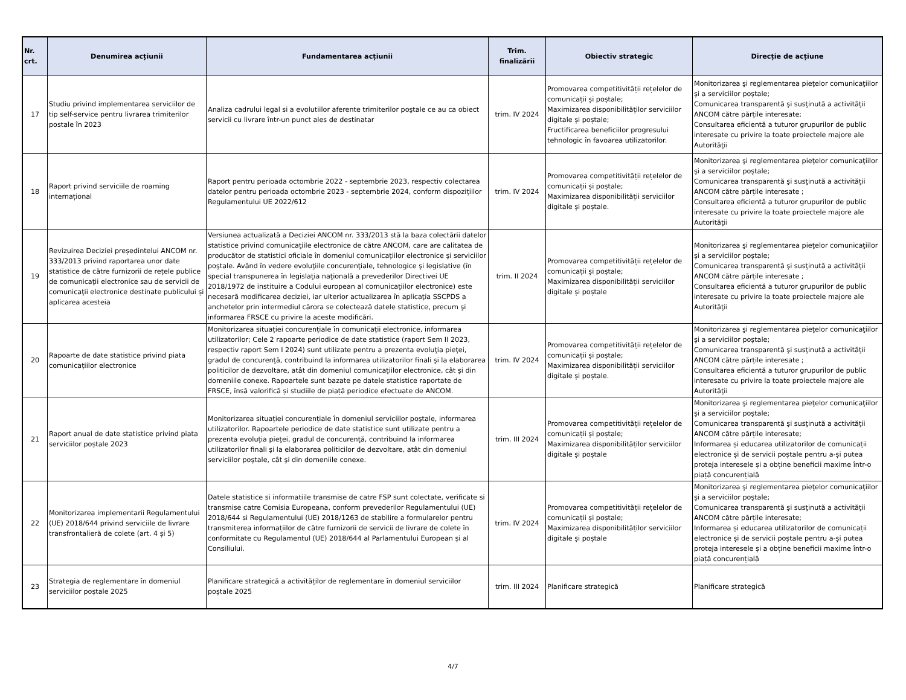| Nr. crt. | Denumirea acțiunii | Fundamentarea acțiunii | Trim. finalizării | Obiectiv strategic | Direcție de acțiune |
| --- | --- | --- | --- | --- | --- |
| 17 | Studiu privind implementarea serviciilor de tip self-service pentru livrarea trimiterilor postale în 2023 | Analiza cadrului legal si a evolutiilor aferente trimiterilor poştale ce au ca obiect servicii cu livrare într-un punct ales de destinatar | trim. IV 2024 | Promovarea competitivității rețelelor de comunicații și poștale; Maximizarea disponibilităților serviciilor digitale și poștale; Fructificarea beneficiilor progresului tehnologic în favoarea utilizatorilor. | Monitorizarea şi reglementarea pieţelor comunicaţiilor şi a serviciilor poştale; Comunicarea transparentă şi susţinută a activităţii ANCOM către părțile interesate; Consultarea eficientă a tuturor grupurilor de public interesate cu privire la toate proiectele majore ale Autorităţii |
| 18 | Raport privind serviciile de roaming internațional | Raport pentru perioada octombrie 2022 - septembrie 2023, respectiv colectarea datelor pentru perioada octombrie 2023 - septembrie 2024, conform dispozițiilor Regulamentului UE 2022/612 | trim. IV 2024 | Promovarea competitivității rețelelor de comunicații și poștale; Maximizarea disponibilității serviciilor digitale și poștale. | Monitorizarea şi reglementarea pieţelor comunicaţiilor şi a serviciilor poştale; Comunicarea transparentă şi susţinută a activităţii ANCOM către părțile interesate ; Consultarea eficientă a tuturor grupurilor de public interesate cu privire la toate proiectele majore ale Autorităţii |
| 19 | Revizuirea Deciziei președintelui ANCOM nr. 333/2013 privind raportarea unor date statistice de către furnizorii de rețele publice de comunicaţii electronice sau de servicii de comunicaţii electronice destinate publicului și aplicarea acesteia | Versiunea actualizată a Deciziei ANCOM nr. 333/2013 stă la baza colectării datelor statistice privind comunicaţiile electronice de către ANCOM, care are calitatea de producător de statistici oficiale în domeniul comunicaţiilor electronice şi serviciilor poştale. Având în vedere evoluţiile concurenţiale, tehnologice şi legislative (în special transpunerea în legislaţia naţională a prevederilor Directivei UE 2018/1972 de instituire a Codului european al comunicaţiilor electronice) este necesară modificarea deciziei, iar ulterior actualizarea în aplicaţia SSCPDS a anchetelor prin intermediul cărora se colectează datele statistice, precum şi informarea FRSCE cu privire la aceste modificări. | trim. II 2024 | Promovarea competitivității rețelelor de comunicații și poștale; Maximizarea disponibilității serviciilor digitale și poștale | Monitorizarea şi reglementarea pieţelor comunicaţiilor şi a serviciilor poştale; Comunicarea transparentă şi susţinută a activităţii ANCOM către părțile interesate ; Consultarea eficientă a tuturor grupurilor de public interesate cu privire la toate proiectele majore ale Autorităţii |
| 20 | Rapoarte de date statistice privind piata comunicațiilor electronice | Monitorizarea situației concurențiale în comunicații electronice, informarea utilizatorilor; Cele 2 rapoarte periodice de date statistice (raport Sem II 2023, respectiv raport Sem I 2024) sunt utilizate pentru a prezenta evoluţia pieţei, gradul de concurenţă, contribuind la informarea utilizatorilor finali şi la elaborarea politicilor de dezvoltare, atât din domeniul comunicaţiilor electronice, cât şi din domeniile conexe. Rapoartele sunt bazate pe datele statistice raportate de FRSCE, însă valorifică și studiile de piață periodice efectuate de ANCOM. | trim. IV 2024 | Promovarea competitivității rețelelor de comunicații și poștale; Maximizarea disponibilității serviciilor digitale și poștale. | Monitorizarea şi reglementarea pieţelor comunicaţiilor şi a serviciilor poştale; Comunicarea transparentă şi susţinută a activităţii ANCOM către părțile interesate ; Consultarea eficientă a tuturor grupurilor de public interesate cu privire la toate proiectele majore ale Autorităţii |
| 21 | Raport anual de date statistice privind piata serviciilor poștale 2023 | Monitorizarea situației concurențiale în domeniul serviciilor poştale, informarea utilizatorilor. Rapoartele periodice de date statistice sunt utilizate pentru a prezenta evoluţia pieţei, gradul de concurenţă, contribuind la informarea utilizatorilor finali şi la elaborarea politicilor de dezvoltare, atât din domeniul serviciilor poştale, cât şi din domeniile conexe. | trim. III 2024 | Promovarea competitivității rețelelor de comunicații și poștale; Maximizarea disponibilităților serviciilor digitale și poștale | Monitorizarea şi reglementarea pieţelor comunicaţiilor şi a serviciilor poştale; Comunicarea transparentă şi susţinută a activităţii ANCOM către părțile interesate; Informarea și educarea utilizatorilor de comunicații electronice și de servicii poștale pentru a-și putea proteja interesele și a obține beneficii maxime într-o piață concurențială |
| 22 | Monitorizarea implementarii Regulamentului (UE) 2018/644 privind serviciile de livrare transfrontalieră de colete (art. 4 și 5) | Datele statistice si informatiile transmise de catre FSP sunt colectate, verificate si transmise catre Comisia Europeana, conform prevederilor Regulamentului (UE) 2018/644 si Regulamentului (UE) 2018/1263 de stabilire a formularelor pentru transmiterea informațiilor de către furnizorii de servicii de livrare de colete în conformitate cu Regulamentul (UE) 2018/644 al Parlamentului European și al Consiliului. | trim. IV 2024 | Promovarea competitivității rețelelor de comunicații și poștale; Maximizarea disponibilităților serviciilor digitale și poștale | Monitorizarea şi reglementarea pieţelor comunicaţiilor şi a serviciilor poştale; Comunicarea transparentă şi susţinută a activităţii ANCOM către părțile interesate; Informarea și educarea utilizatorilor de comunicații electronice și de servicii poștale pentru a-și putea proteja interesele și a obține beneficii maxime într-o piață concurențială |
| 23 | Strategia de reglementare în domeniul serviciilor poștale 2025 | Planificare strategică a activităților de reglementare în domeniul serviciilor poștale 2025 | trim. III 2024 | Planificare strategică | Planificare strategică |
4/7